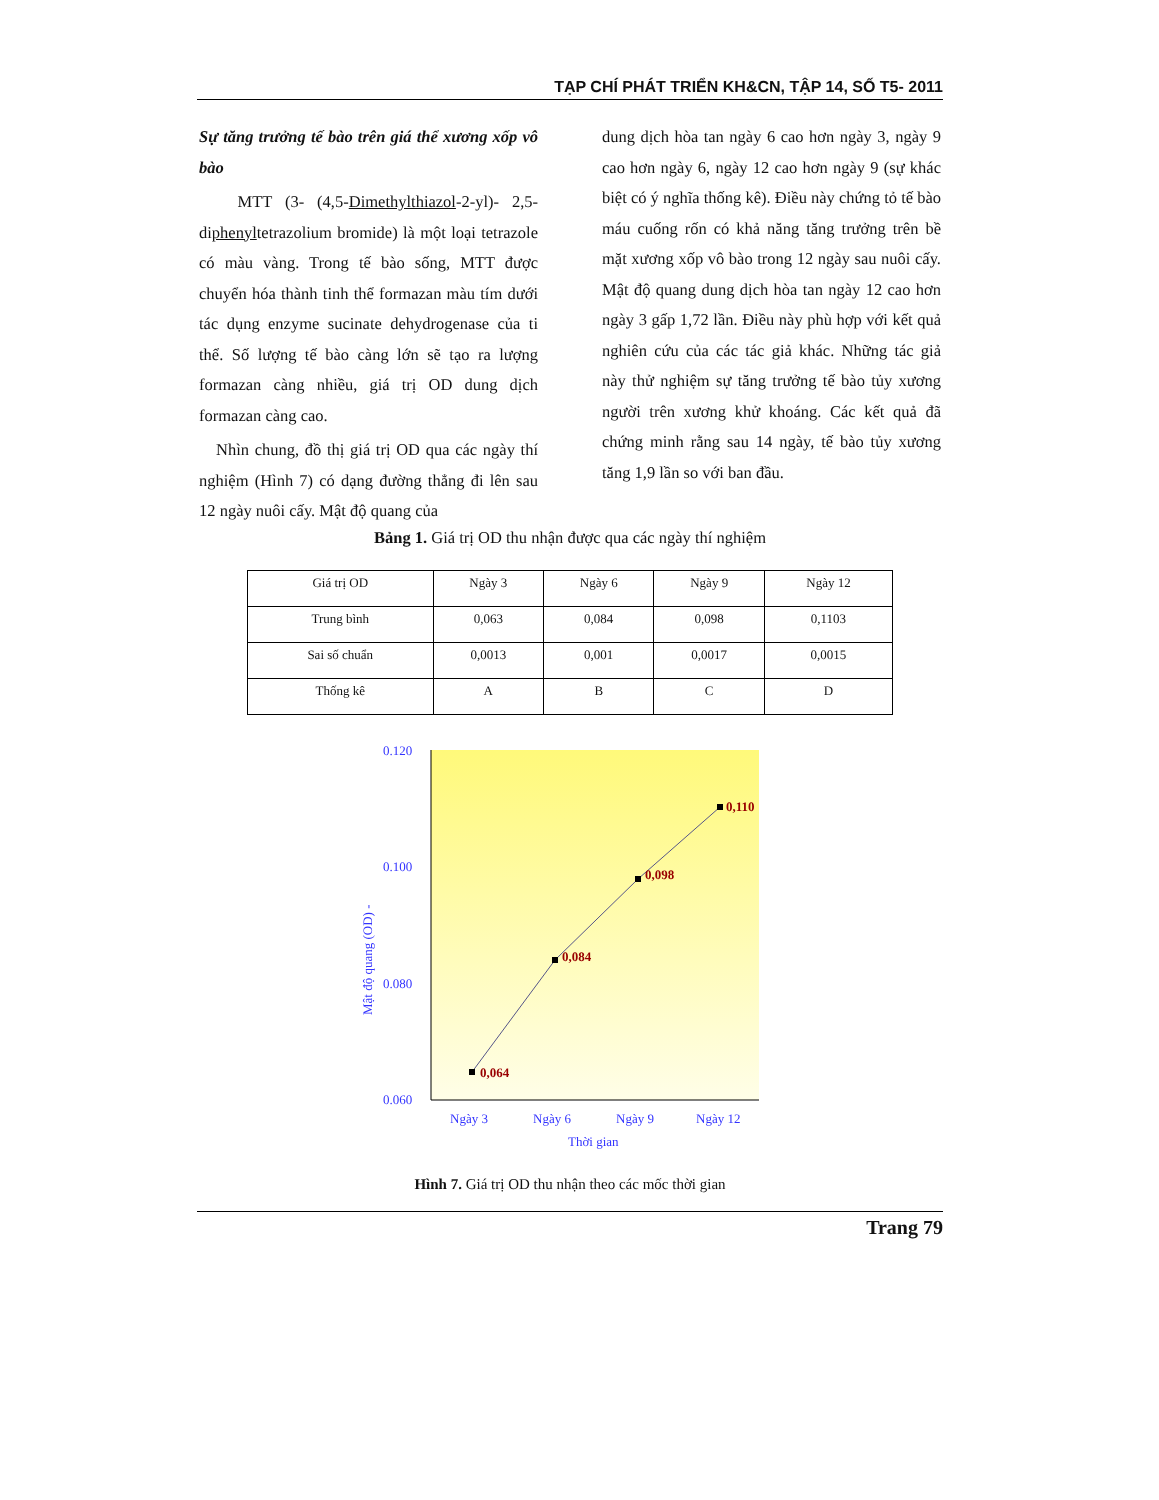TẠP CHÍ PHÁT TRIỂN KH&CN, TẬP 14, SỐ T5- 2011
Sự tăng trưởng tế bào trên giá thể xương xốp vô bào
MTT (3- (4,5-Dimethylthiazol-2-yl)- 2,5-diphenyltetrazolium bromide) là một loại tetrazole có màu vàng. Trong tế bào sống, MTT được chuyển hóa thành tinh thể formazan màu tím dưới tác dụng enzyme sucinate dehydrogenase của ti thể. Số lượng tế bào càng lớn sẽ tạo ra lượng formazan càng nhiều, giá trị OD dung dịch formazan càng cao.
Nhìn chung, đồ thị giá trị OD qua các ngày thí nghiệm (Hình 7) có dạng đường thẳng đi lên sau 12 ngày nuôi cấy. Mật độ quang của
dung dịch hòa tan ngày 6 cao hơn ngày 3, ngày 9 cao hơn ngày 6, ngày 12 cao hơn ngày 9 (sự khác biệt có ý nghĩa thống kê). Điều này chứng tỏ tế bào máu cuống rốn có khả năng tăng trưởng trên bề mặt xương xốp vô bào trong 12 ngày sau nuôi cấy. Mật độ quang dung dịch hòa tan ngày 12 cao hơn ngày 3 gấp 1,72 lần. Điều này phù hợp với kết quả nghiên cứu của các tác giả khác. Những tác giả này thử nghiệm sự tăng trưởng tế bào tủy xương người trên xương khử khoáng. Các kết quả đã chứng minh rằng sau 14 ngày, tế bào tủy xương tăng 1,9 lần so với ban đầu.
Bảng 1. Giá trị OD thu nhận được qua các ngày thí nghiệm
| Giá trị OD | Ngày 3 | Ngày 6 | Ngày 9 | Ngày 12 |
| Trung bình | 0,063 | 0,084 | 0,098 | 0,1103 |
| Sai số chuẩn | 0,0013 | 0,001 | 0,0017 | 0,0015 |
| Thống kê | A | B | C | D |
0.120
0.100
0.080
0.060
Ngày 3
Ngày 6
Ngày 9
Ngày 12
Thời gian
Mật độ quang (OD) -
0,064
0,084
0,098
0,110
Hình 7. Giá trị OD thu nhận theo các mốc thời gian
Trang 79